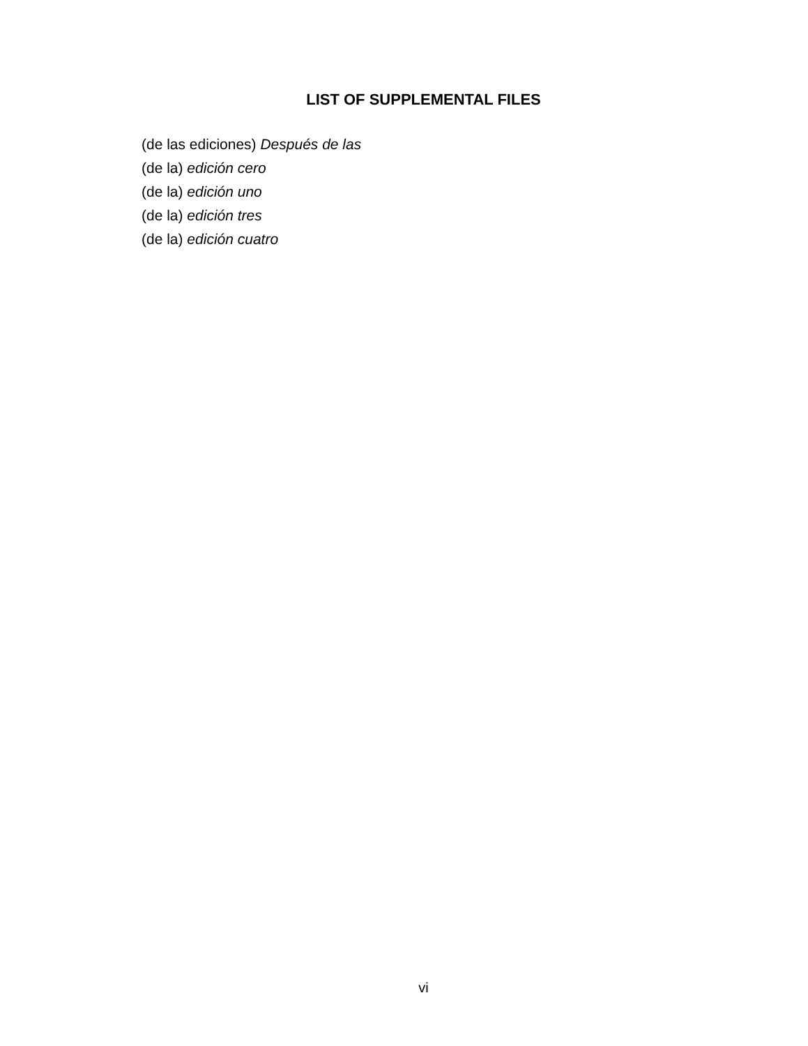LIST OF SUPPLEMENTAL FILES
(de las ediciones) Después de las
(de la) edición cero
(de la) edición uno
(de la) edición tres
(de la) edición cuatro
vi